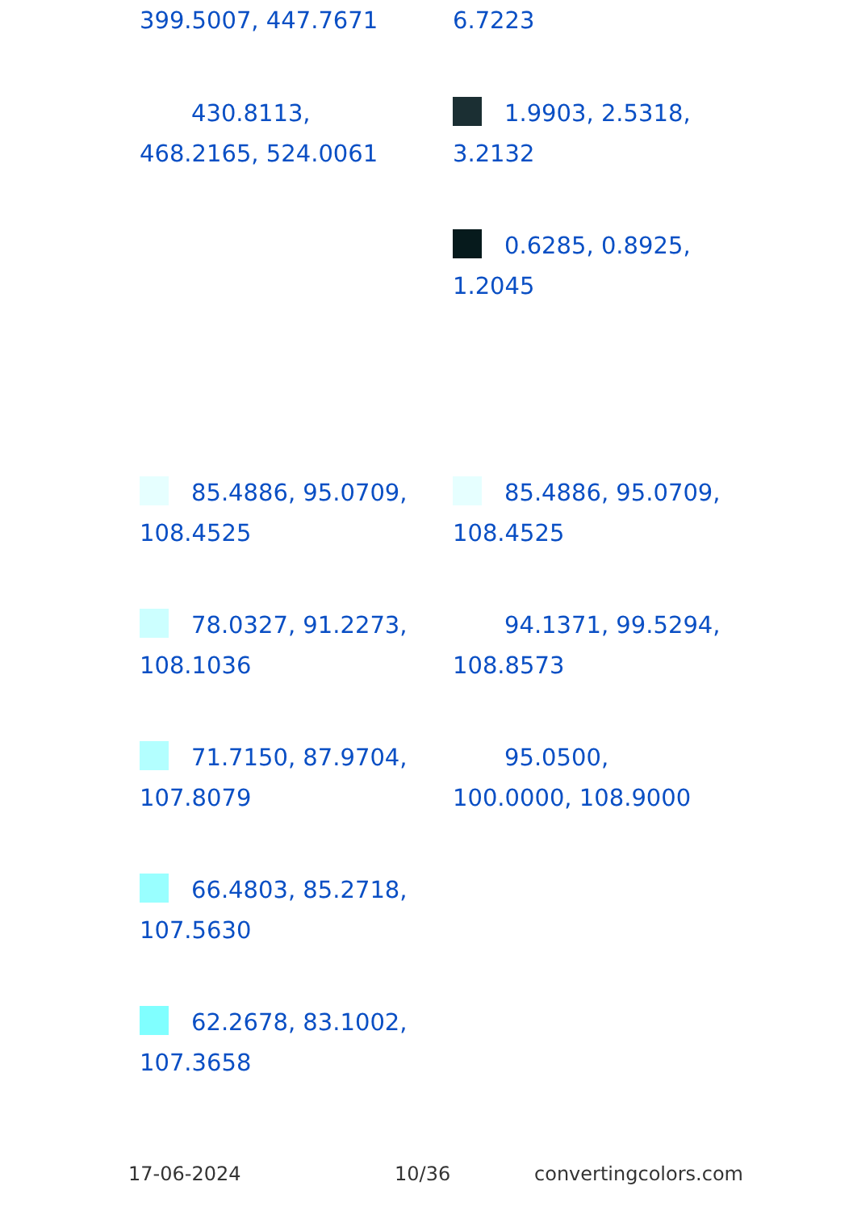399.5007, 447.7671 6.7223
430.8113, 468.2165, 524.0061
1.9903, 2.5318, 3.2132
0.6285, 0.8925, 1.2045
85.4886, 95.0709, 108.4525
85.4886, 95.0709, 108.4525
78.0327, 91.2273, 108.1036
94.1371, 99.5294, 108.8573
71.7150, 87.9704, 107.8079
95.0500, 100.0000, 108.9000
66.4803, 85.2718, 107.5630
62.2678, 83.1002, 107.3658
17-06-2024 10/36 convertingcolors.com